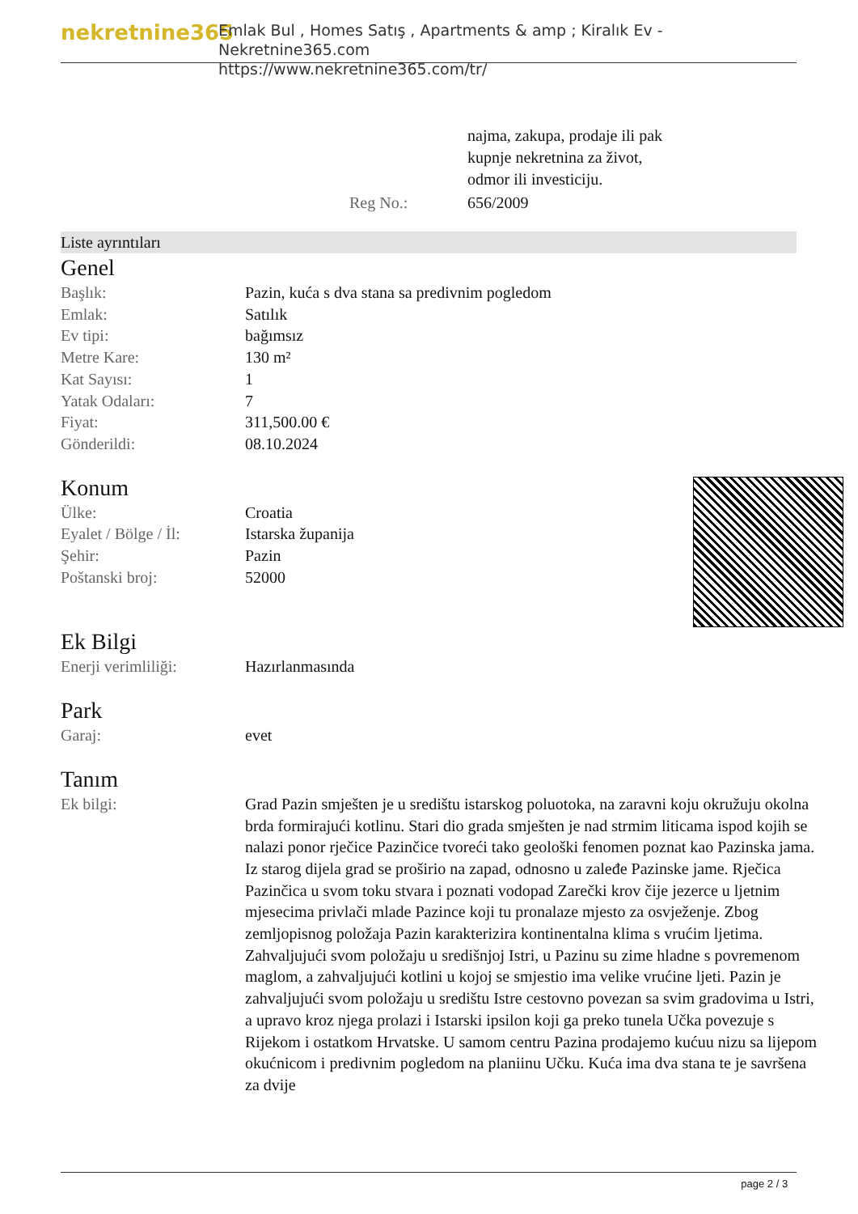nekretnine365
Emlak Bul , Homes Satış , Apartments & amp ; Kiralık Ev - Nekretnine365.com
https://www.nekretnine365.com/tr/
| | najma, zakupa, prodaje ili pak kupnje nekretnina za život, odmor ili investiciju. |
| Reg No.: | 656/2009 |
Liste ayrıntıları
Genel
| Başlık: | Pazin, kuća s dva stana sa predivnim pogledom |
| Emlak: | Satılık |
| Ev tipi: | bağımsız |
| Metre Kare: | 130 m² |
| Kat Sayısı: | 1 |
| Yatak Odaları: | 7 |
| Fiyat: | 311,500.00 € |
| Gönderildi: | 08.10.2024 |
Konum
| Ülke: | Croatia |
| Eyalet / Bölge / İl: | Istarska županija |
| Şehir: | Pazin |
| Poštanski broj: | 52000 |
Ek Bilgi
| Enerji verimliliği: | Hazırlanmasında |
Park
| Garaj: | evet |
Tanım
| Ek bilgi: | Grad Pazin smješten je u središtu istarskog poluotoka, na zaravni koju okružuju okolna brda formirajući kotlinu. Stari dio grada smješten je nad strmim liticama ispod kojih se nalazi ponor rječice Pazinčice tvoreći tako geološki fenomen poznat kao Pazinska jama. Iz starog dijela grad se proširio na zapad, odnosno u zaleđe Pazinske jame. Rječica Pazinčica u svom toku stvara i poznati vodopad Zarečki krov čije jezerce u ljetnim mjesecima privlači mlade Pazince koji tu pronalaze mjesto za osvježenje. Zbog zemljopisnog položaja Pazin karakterizira kontinentalna klima s vrućim ljetima. Zahvaljujući svom položaju u središnjoj Istri, u Pazinu su zime hladne s povremenom maglom, a zahvaljujući kotlini u kojoj se smjestio ima velike vrućine ljeti. Pazin je zahvaljujući svom položaju u središtu Istre cestovno povezan sa svim gradovima u Istri, a upravo kroz njega prolazi i Istarski ipsilon koji ga preko tunela Učka povezuje s Rijekom i ostatkom Hrvatske. U samom centru Pazina prodajemo kućuu nizu sa lijepom okućnicom i predivnim pogledom na planiinu Učku. Kuća ima dva stana te je savršena za dvije |
page 2 / 3